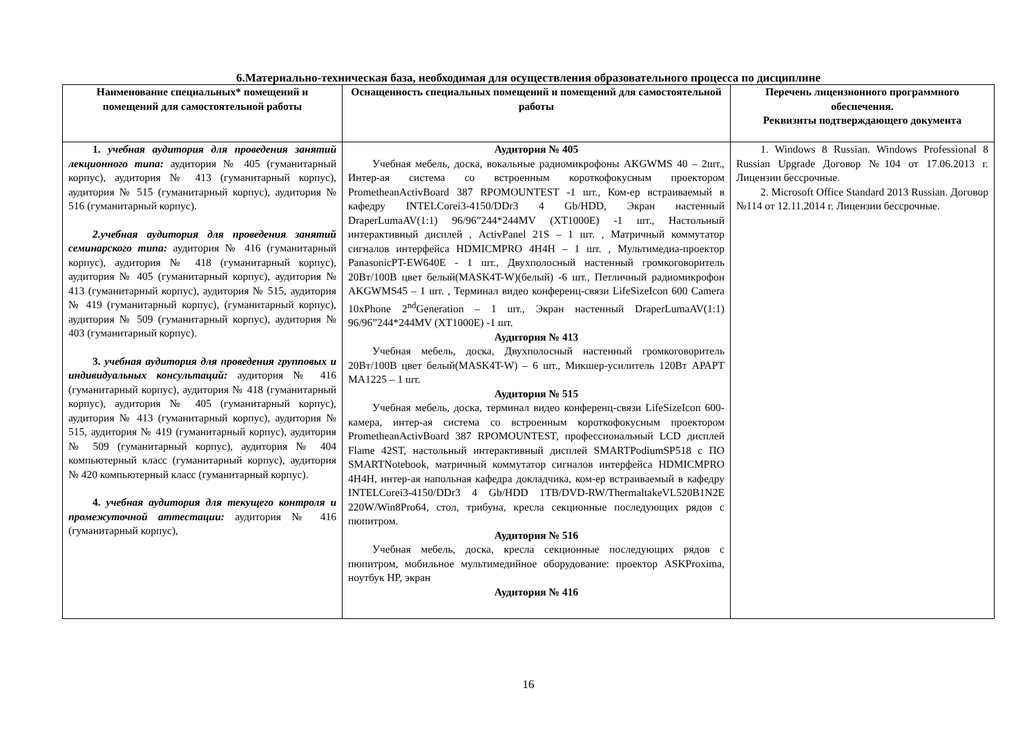6.Материально-техническая база, необходимая для осуществления образовательного процесса по дисциплине
| Наименование специальных* помещений и помещений для самостоятельной работы | Оснащенность специальных помещений и помещений для самостоятельной работы | Перечень лицензионного программного обеспечения. Реквизиты подтверждающего документа |
| --- | --- | --- |
| 1. учебная аудитория для проведения занятий лекционного типа: аудитория № 405 (гуманитарный корпус), аудитория № 413 (гуманитарный корпус), аудитория № 515 (гуманитарный корпус), аудитория № 516 (гуманитарный корпус). 2.учебная аудитория для проведения занятий семинарского типа: аудитория № 416 (гуманитарный корпус), аудитория № 418 (гуманитарный корпус), аудитория № 405 (гуманитарный корпус), аудитория № 413 (гуманитарный корпус), аудитория № 515, аудитория № 419 (гуманитарный корпус), (гуманитарный корпус), аудитория № 509 (гуманитарный корпус), аудитория № 403 (гуманитарный корпус). 3. учебная аудитория для проведения групповых и индивидуальных консультаций: аудитория № 416 (гуманитарный корпус), аудитория № 418 (гуманитарный корпус), аудитория № 405 (гуманитарный корпус), аудитория № 413 (гуманитарный корпус), аудитория № 515, аудитория № 419 (гуманитарный корпус), аудитория № 509 (гуманитарный корпус), аудитория № 404 компьютерный класс (гуманитарный корпус), аудитория № 420 компьютерный класс (гуманитарный корпус). 4. учебная аудитория для текущего контроля и промежуточной аттестации: аудитория № 416 (гуманитарный корпус), | Аудитория № 405 Учебная мебель, доска, вокальные радиомикрофоны AKGWMS 40 – 2шт., Интер-ая система со встроенным короткофокусным проектором PrometheanActivBoard 387 RPOMOUNTEST -1 шт., Ком-ер встраиваемый в кафедру INTELCorei3-4150/DDr3 4 Gb/HDD, Экран настенный DraperLumaAV(1:1) 96/96”244*244MV (XT1000E) -1 шт., Настольный интерактивный дисплей , ActivPanel 21S – 1 шт. , Матричный коммутатор сигналов интерфейса HDMICMPRO 4H4H – 1 шт. , Мультимедиа-проектор PanasonicPT-EW640E - 1 шт., Двухполосный настенный громкоговоритель 20Вт/100В цвет белый(MASK4T-W)(белый) -6 шт., Петличный радиомикрофон AKGWMS45 – 1 шт. , Терминал видео конференц-связи LifeSizeIcon 600 Camera 10xPhone 2<sup>nd</sup>Generation – 1 шт., Экран настенный DraperLumaAV(1:1) 96/96”244*244MV (XT1000E) -1 шт. Аудитория № 413 Учебная мебель, доска, Двухполосный настенный громкоговоритель 20Вт/100В цвет белый(MASK4T-W) – 6 шт., Микшер-усилитель 120Вт АРАРТ МА1225 – 1 шт. Аудитория № 515 Учебная мебель, доска, терминал видео конференц-связи LifeSizeIcon 600-камера, интер-ая система со встроенным короткофокусным проектором PrometheanActivBoard 387 RPOMOUNTEST, профессиональный LCD дисплей Flame 42ST, настольный интерактивный дисплей SMARTPodiumSP518 с ПО SMARTNotebook, матричный коммутатор сигналов интерфейса HDMICMPRO 4H4H, интер-ая напольная кафедра докладчика, ком-ер встраиваемый в кафедру INTELCorei3-4150/DDr3 4 Gb/HDD 1TB/DVD-RW/ThermaltakeVL520B1N2E 220W/Win8Pro64, стол, трибуна, кресла секционные последующих рядов с пюпитром. Аудитория № 516 Учебная мебель, доска, кресла секционные последующих рядов с пюпитром, мобильное мультимедийное оборудование: проектор ASKProxima, ноутбук HP, экран Аудитория № 416 | 1. Windows 8 Russian. Windows Professional 8 Russian Upgrade Договор №104 от 17.06.2013 г. Лицензии бессрочные. 2. Microsoft Office Standard 2013 Russian. Договор №114 от 12.11.2014 г. Лицензии бессрочные. |
16